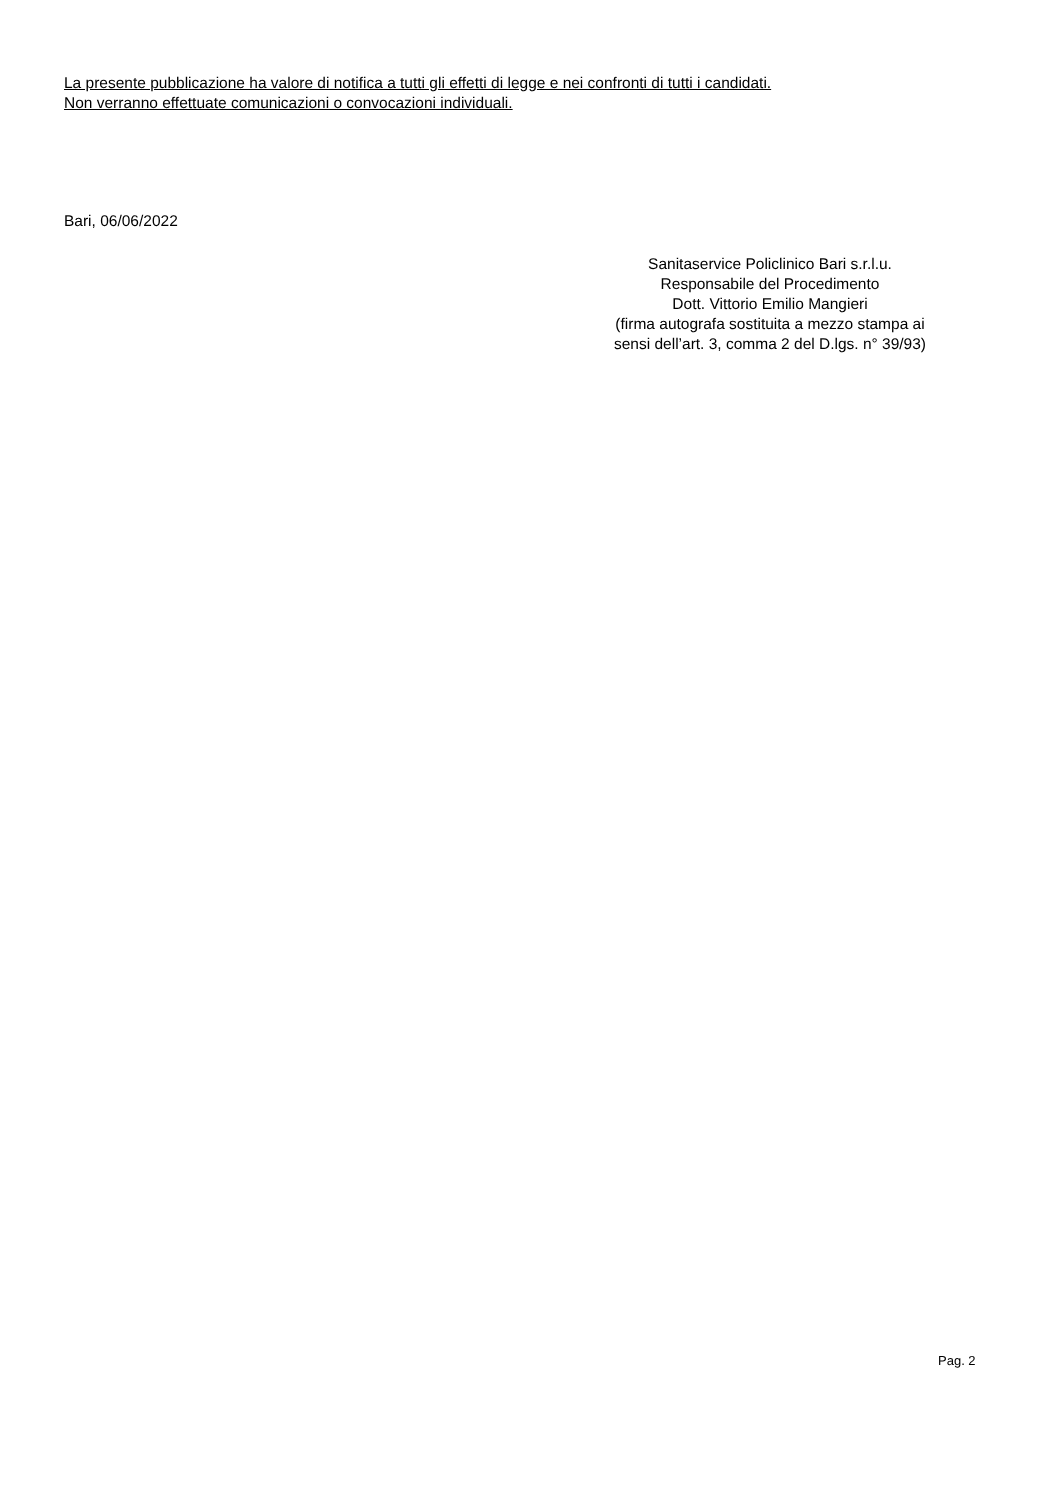La presente pubblicazione ha valore di notifica a tutti gli effetti di legge e nei confronti di tutti i candidati.
Non verranno effettuate comunicazioni o convocazioni individuali.
Bari, 06/06/2022
Sanitaservice Policlinico Bari s.r.l.u.
Responsabile del Procedimento
Dott. Vittorio Emilio Mangieri
(firma autografa sostituita a mezzo stampa ai
sensi dell’art. 3, comma 2 del D.lgs. n° 39/93)
Pag. 2